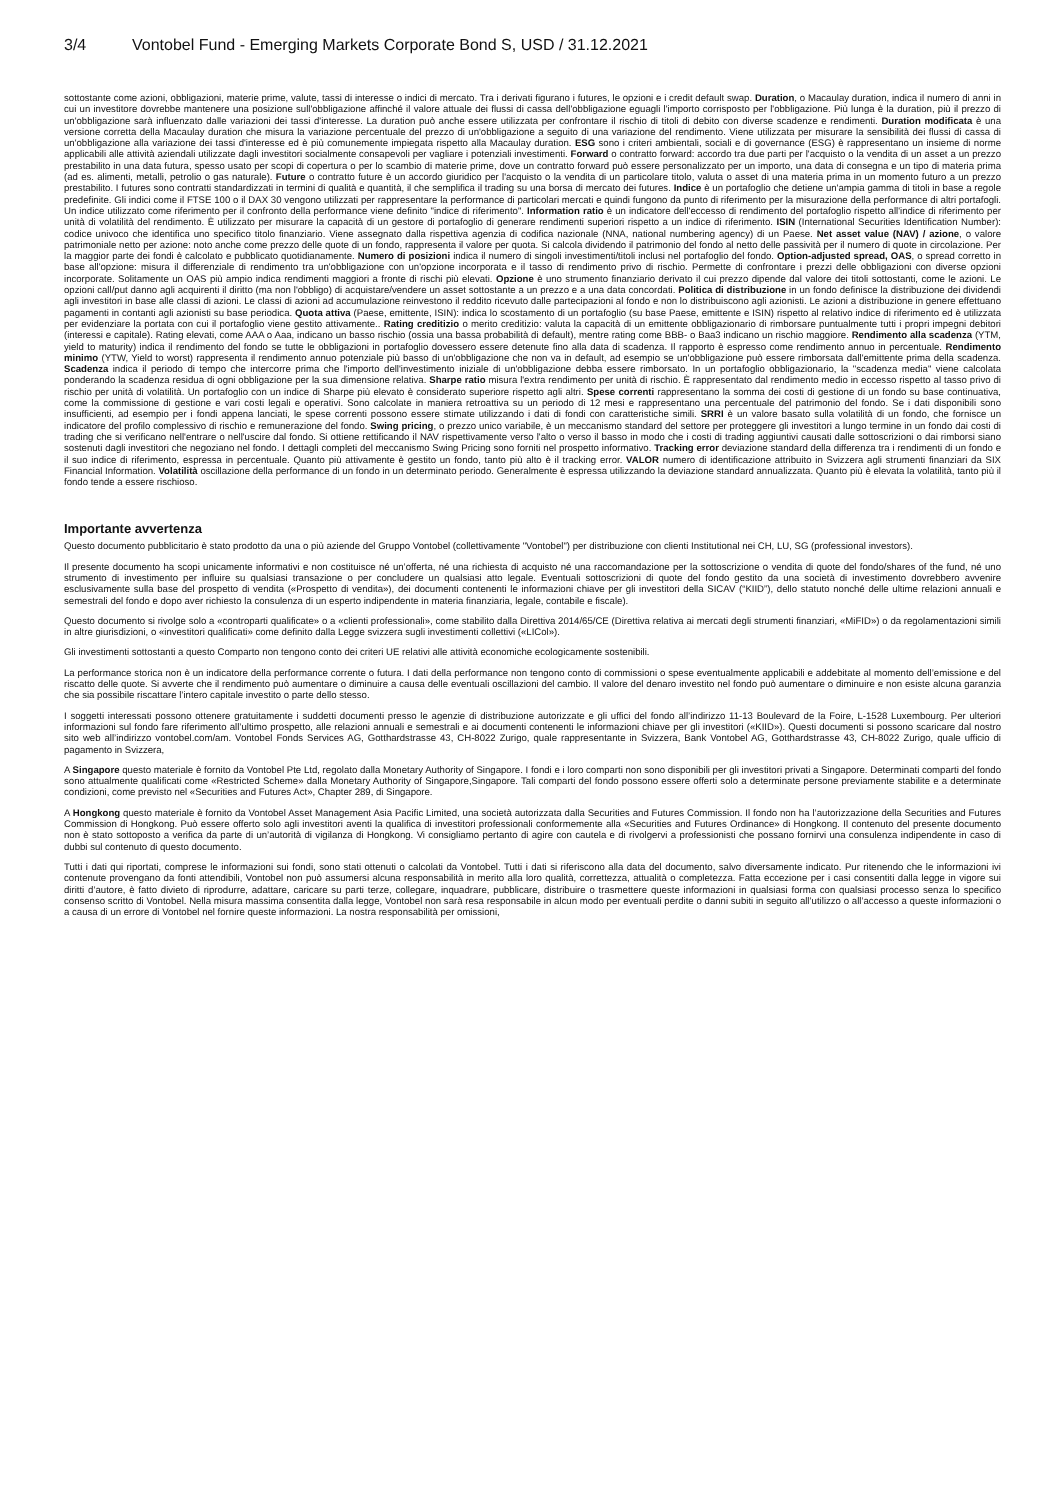3/4 Vontobel Fund - Emerging Markets Corporate Bond S, USD / 31.12.2021
sottostante come azioni, obbligazioni, materie prime, valute, tassi di interesse o indici di mercato. Tra i derivati figurano i futures, le opzioni e i credit default swap. Duration, o Macaulay duration, indica il numero di anni in cui un investitore dovrebbe mantenere una posizione sull'obbligazione affinché il valore attuale dei flussi di cassa dell'obbligazione eguagli l'importo corrisposto per l'obbligazione. Più lunga è la duration, più il prezzo di un'obbligazione sarà influenzato dalle variazioni dei tassi d'interesse. La duration può anche essere utilizzata per confrontare il rischio di titoli di debito con diverse scadenze e rendimenti. Duration modificata è una versione corretta della Macaulay duration che misura la variazione percentuale del prezzo di un'obbligazione a seguito di una variazione del rendimento. Viene utilizzata per misurare la sensibilità dei flussi di cassa di un'obbligazione alla variazione dei tassi d'interesse ed è più comunemente impiegata rispetto alla Macaulay duration. ESG sono i criteri ambientali, sociali e di governance (ESG) è rappresentano un insieme di norme applicabili alle attività aziendali utilizzate dagli investitori socialmente consapevoli per vagliare i potenziali investimenti. Forward o contratto forward: accordo tra due parti per l'acquisto o la vendita di un asset a un prezzo prestabilito in una data futura, spesso usato per scopi di copertura o per lo scambio di materie prime, dove un contratto forward può essere personalizzato per un importo, una data di consegna e un tipo di materia prima (ad es. alimenti, metalli, petrolio o gas naturale). Future o contratto future è un accordo giuridico per l'acquisto o la vendita di un particolare titolo, valuta o asset di una materia prima in un momento futuro a un prezzo prestabilito. I futures sono contratti standardizzati in termini di qualità e quantità, il che semplifica il trading su una borsa di mercato dei futures. Indice è un portafoglio che detiene un'ampia gamma di titoli in base a regole predefinite. Gli indici come il FTSE 100 o il DAX 30 vengono utilizzati per rappresentare la performance di particolari mercati e quindi fungono da punto di riferimento per la misurazione della performance di altri portafogli. Un indice utilizzato come riferimento per il confronto della performance viene definito "indice di riferimento". Information ratio è un indicatore dell'eccesso di rendimento del portafoglio rispetto all'indice di riferimento per unità di volatilità del rendimento. È utilizzato per misurare la capacità di un gestore di portafoglio di generare rendimenti superiori rispetto a un indice di riferimento. ISIN (International Securities Identification Number): codice univoco che identifica uno specifico titolo finanziario. Viene assegnato dalla rispettiva agenzia di codifica nazionale (NNA, national numbering agency) di un Paese. Net asset value (NAV) / azione, o valore patrimoniale netto per azione: noto anche come prezzo delle quote di un fondo, rappresenta il valore per quota. Si calcola dividendo il patrimonio del fondo al netto delle passività per il numero di quote in circolazione. Per la maggior parte dei fondi è calcolato e pubblicato quotidianamente. Numero di posizioni indica il numero di singoli investimenti/titoli inclusi nel portafoglio del fondo. Option-adjusted spread, OAS, o spread corretto in base all'opzione: misura il differenziale di rendimento tra un'obbligazione con un'opzione incorporata e il tasso di rendimento privo di rischio. Permette di confrontare i prezzi delle obbligazioni con diverse opzioni incorporate. Solitamente un OAS più ampio indica rendimenti maggiori a fronte di rischi più elevati. Opzione è uno strumento finanziario derivato il cui prezzo dipende dal valore dei titoli sottostanti, come le azioni. Le opzioni call/put danno agli acquirenti il diritto (ma non l'obbligo) di acquistare/vendere un asset sottostante a un prezzo e a una data concordati. Politica di distribuzione in un fondo definisce la distribuzione dei dividendi agli investitori in base alle classi di azioni. Le classi di azioni ad accumulazione reinvestono il reddito ricevuto dalle partecipazioni al fondo e non lo distribuiscono agli azionisti. Le azioni a distribuzione in genere effettuano pagamenti in contanti agli azionisti su base periodica. Quota attiva (Paese, emittente, ISIN): indica lo scostamento di un portafoglio (su base Paese, emittente e ISIN) rispetto al relativo indice di riferimento ed è utilizzata per evidenziare la portata con cui il portafoglio viene gestito attivamente.. Rating creditizio o merito creditizio: valuta la capacità di un emittente obbligazionario di rimborsare puntualmente tutti i propri impegni debitori (interessi e capitale). Rating elevati, come AAA o Aaa, indicano un basso rischio (ossia una bassa probabilità di default), mentre rating come BBB- o Baa3 indicano un rischio maggiore. Rendimento alla scadenza (YTM, yield to maturity) indica il rendimento del fondo se tutte le obbligazioni in portafoglio dovessero essere detenute fino alla data di scadenza. Il rapporto è espresso come rendimento annuo in percentuale. Rendimento minimo (YTW, Yield to worst) rappresenta il rendimento annuo potenziale più basso di un'obbligazione che non va in default, ad esempio se un'obbligazione può essere rimborsata dall'emittente prima della scadenza. Scadenza indica il periodo di tempo che intercorre prima che l'importo dell'investimento iniziale di un'obbligazione debba essere rimborsato. In un portafoglio obbligazionario, la "scadenza media" viene calcolata ponderando la scadenza residua di ogni obbligazione per la sua dimensione relativa. Sharpe ratio misura l'extra rendimento per unità di rischio. È rappresentato dal rendimento medio in eccesso rispetto al tasso privo di rischio per unità di volatilità. Un portafoglio con un indice di Sharpe più elevato è considerato superiore rispetto agli altri. Spese correnti rappresentano la somma dei costi di gestione di un fondo su base continuativa, come la commissione di gestione e vari costi legali e operativi. Sono calcolate in maniera retroattiva su un periodo di 12 mesi e rappresentano una percentuale del patrimonio del fondo. Se i dati disponibili sono insufficienti, ad esempio per i fondi appena lanciati, le spese correnti possono essere stimate utilizzando i dati di fondi con caratteristiche simili. SRRI è un valore basato sulla volatilità di un fondo, che fornisce un indicatore del profilo complessivo di rischio e remunerazione del fondo. Swing pricing, o prezzo unico variabile, è un meccanismo standard del settore per proteggere gli investitori a lungo termine in un fondo dai costi di trading che si verificano nell'entrare o nell'uscire dal fondo. Si ottiene rettificando il NAV rispettivamente verso l'alto o verso il basso in modo che i costi di trading aggiuntivi causati dalle sottoscrizioni o dai rimborsi siano sostenuti dagli investitori che negoziano nel fondo. I dettagli completi del meccanismo Swing Pricing sono forniti nel prospetto informativo. Tracking error deviazione standard della differenza tra i rendimenti di un fondo e il suo indice di riferimento, espressa in percentuale. Quanto più attivamente è gestito un fondo, tanto più alto è il tracking error. VALOR numero di identificazione attribuito in Svizzera agli strumenti finanziari da SIX Financial Information. Volatilità oscillazione della performance di un fondo in un determinato periodo. Generalmente è espressa utilizzando la deviazione standard annualizzata. Quanto più è elevata la volatilità, tanto più il fondo tende a essere rischioso.
Importante avvertenza
Questo documento pubblicitario è stato prodotto da una o più aziende del Gruppo Vontobel (collettivamente "Vontobel") per distribuzione con clienti Institutional nei CH, LU, SG (professional investors).
Il presente documento ha scopi unicamente informativi e non costituisce né un’offerta, né una richiesta di acquisto né una raccomandazione per la sottoscrizione o vendita di quote del fondo/shares of the fund, né uno strumento di investimento per influire su qualsiasi transazione o per concludere un qualsiasi atto legale. Eventuali sottoscrizioni di quote del fondo gestito da una società di investimento dovrebbero avvenire esclusivamente sulla base del prospetto di vendita («Prospetto di vendita»), dei documenti contenenti le informazioni chiave per gli investitori della SICAV (“KIID”), dello statuto nonché delle ultime relazioni annuali e semestrali del fondo e dopo aver richiesto la consulenza di un esperto indipendente in materia finanziaria, legale, contabile e fiscale).
Questo documento si rivolge solo a «controparti qualificate» o a «clienti professionali», come stabilito dalla Direttiva 2014/65/CE (Direttiva relativa ai mercati degli strumenti finanziari, «MiFID») o da regolamentazioni simili in altre giurisdizioni, o «investitori qualificati» come definito dalla Legge svizzera sugli investimenti collettivi («LICol»).
Gli investimenti sottostanti a questo Comparto non tengono conto dei criteri UE relativi alle attività economiche ecologicamente sostenibili.
La performance storica non è un indicatore della performance corrente o futura. I dati della performance non tengono conto di commissioni o spese eventualmente applicabili e addebitate al momento dell’emissione e del riscatto delle quote. Si avverte che il rendimento può aumentare o diminuire a causa delle eventuali oscillazioni del cambio. Il valore del denaro investito nel fondo può aumentare o diminuire e non esiste alcuna garanzia che sia possibile riscattare l’intero capitale investito o parte dello stesso.
I soggetti interessati possono ottenere gratuitamente i suddetti documenti presso le agenzie di distribuzione autorizzate e gli uffici del fondo all’indirizzo 11-13 Boulevard de la Foire, L-1528 Luxembourg. Per ulteriori informazioni sul fondo fare riferimento all’ultimo prospetto, alle relazioni annuali e semestrali e ai documenti contenenti le informazioni chiave per gli investitori («KIID»). Questi documenti si possono scaricare dal nostro sito web all’indirizzo vontobel.com/am. Vontobel Fonds Services AG, Gotthardstrasse 43, CH-8022 Zurigo, quale rappresentante in Svizzera, Bank Vontobel AG, Gotthardstrasse 43, CH-8022 Zurigo, quale ufficio di pagamento in Svizzera,
A Singapore questo materiale è fornito da Vontobel Pte Ltd, regolato dalla Monetary Authority of Singapore. I fondi e i loro comparti non sono disponibili per gli investitori privati a Singapore. Determinati comparti del fondo sono attualmente qualificati come «Restricted Scheme» dalla Monetary Authority of Singapore,Singapore. Tali comparti del fondo possono essere offerti solo a determinate persone previamente stabilite e a determinate condizioni, come previsto nel «Securities and Futures Act», Chapter 289, di Singapore.
A Hongkong questo materiale è fornito da Vontobel Asset Management Asia Pacific Limited, una società autorizzata dalla Securities and Futures Commission. Il fondo non ha l’autorizzazione della Securities and Futures Commission di Hongkong. Può essere offerto solo agli investitori aventi la qualifica di investitori professionali conformemente alla «Securities and Futures Ordinance» di Hongkong. Il contenuto del presente documento non è stato sottoposto a verifica da parte di un’autorità di vigilanza di Hongkong. Vi consigliamo pertanto di agire con cautela e di rivolgervi a professionisti che possano fornirvi una consulenza indipendente in caso di dubbi sul contenuto di questo documento.
Tutti i dati qui riportati, comprese le informazioni sui fondi, sono stati ottenuti o calcolati da Vontobel. Tutti i dati si riferiscono alla data del documento, salvo diversamente indicato. Pur ritenendo che le informazioni ivi contenute provengano da fonti attendibili, Vontobel non può assumersi alcuna responsabilità in merito alla loro qualità, correttezza, attualità o completezza. Fatta eccezione per i casi consentiti dalla legge in vigore sui diritti d’autore, è fatto divieto di riprodurre, adattare, caricare su parti terze, collegare, inquadrare, pubblicare, distribuire o trasmettere queste informazioni in qualsiasi forma con qualsiasi processo senza lo specifico consenso scritto di Vontobel. Nella misura massima consentita dalla legge, Vontobel non sarà resa responsabile in alcun modo per eventuali perdite o danni subiti in seguito all’utilizzo o all’accesso a queste informazioni o a causa di un errore di Vontobel nel fornire queste informazioni. La nostra responsabilità per omissioni,